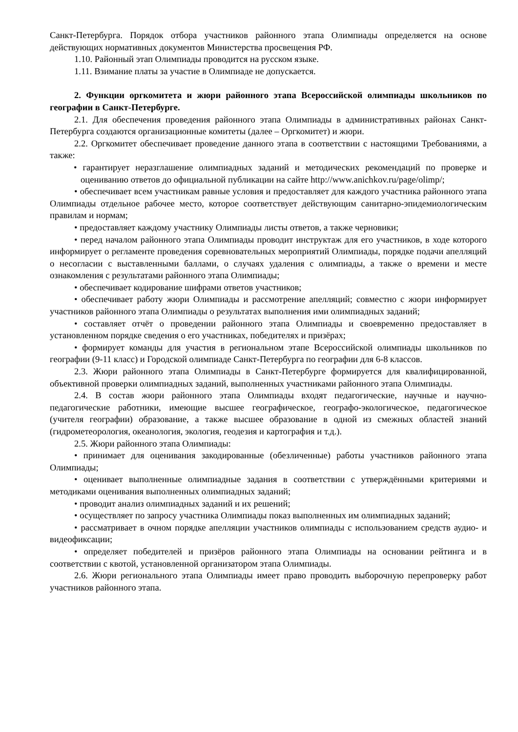Санкт-Петербурга. Порядок отбора участников районного этапа Олимпиады определяется на основе действующих нормативных документов Министерства просвещения РФ.
1.10. Районный этап Олимпиады проводится на русском языке.
1.11. Взимание платы за участие в Олимпиаде не допускается.
2. Функции оргкомитета и жюри районного этапа Всероссийской олимпиады школьников по географии в Санкт-Петербурге.
2.1. Для обеспечения проведения районного этапа Олимпиады в административных районах Санкт-Петербурга создаются организационные комитеты (далее – Оргкомитет) и жюри.
2.2. Оргкомитет обеспечивает проведение данного этапа в соответствии с настоящими Требованиями, а также:
• гарантирует неразглашение олимпиадных заданий и методических рекомендаций по проверке и оцениванию ответов до официальной публикации на сайте http://www.anichkov.ru/page/olimp/;
• обеспечивает всем участникам равные условия и предоставляет для каждого участника районного этапа Олимпиады отдельное рабочее место, которое соответствует действующим санитарно-эпидемиологическим правилам и нормам;
• предоставляет каждому участнику Олимпиады листы ответов, а также черновики;
• перед началом районного этапа Олимпиады проводит инструктаж для его участников, в ходе которого информирует о регламенте проведения соревновательных мероприятий Олимпиады, порядке подачи апелляций о несогласии с выставленными баллами, о случаях удаления с олимпиады, а также о времени и месте ознакомления с результатами районного этапа Олимпиады;
• обеспечивает кодирование шифрами ответов участников;
• обеспечивает работу жюри Олимпиады и рассмотрение апелляций; совместно с жюри информирует участников районного этапа Олимпиады о результатах выполнения ими олимпиадных заданий;
• составляет отчёт о проведении районного этапа Олимпиады и своевременно предоставляет в установленном порядке сведения о его участниках, победителях и призёрах;
• формирует команды для участия в региональном этапе Всероссийской олимпиады школьников по географии (9-11 класс) и Городской олимпиаде Санкт-Петербурга по географии для 6-8 классов.
2.3. Жюри районного этапа Олимпиады в Санкт-Петербурге формируется для квалифицированной, объективной проверки олимпиадных заданий, выполненных участниками районного этапа Олимпиады.
2.4. В состав жюри районного этапа Олимпиады входят педагогические, научные и научно-педагогические работники, имеющие высшее географическое, географо-экологическое, педагогическое (учителя географии) образование, а также высшее образование в одной из смежных областей знаний (гидрометеорология, океанология, экология, геодезия и картография и т.д.).
2.5. Жюри районного этапа Олимпиады:
• принимает для оценивания закодированные (обезличенные) работы участников районного этапа Олимпиады;
• оценивает выполненные олимпиадные задания в соответствии с утверждёнными критериями и методиками оценивания выполненных олимпиадных заданий;
• проводит анализ олимпиадных заданий и их решений;
• осуществляет по запросу участника Олимпиады показ выполненных им олимпиадных заданий;
• рассматривает в очном порядке апелляции участников олимпиады с использованием средств аудио- и видеофиксации;
• определяет победителей и призёров районного этапа Олимпиады на основании рейтинга и в соответствии с квотой, установленной организатором этапа Олимпиады.
2.6. Жюри регионального этапа Олимпиады имеет право проводить выборочную перепроверку работ участников районного этапа.